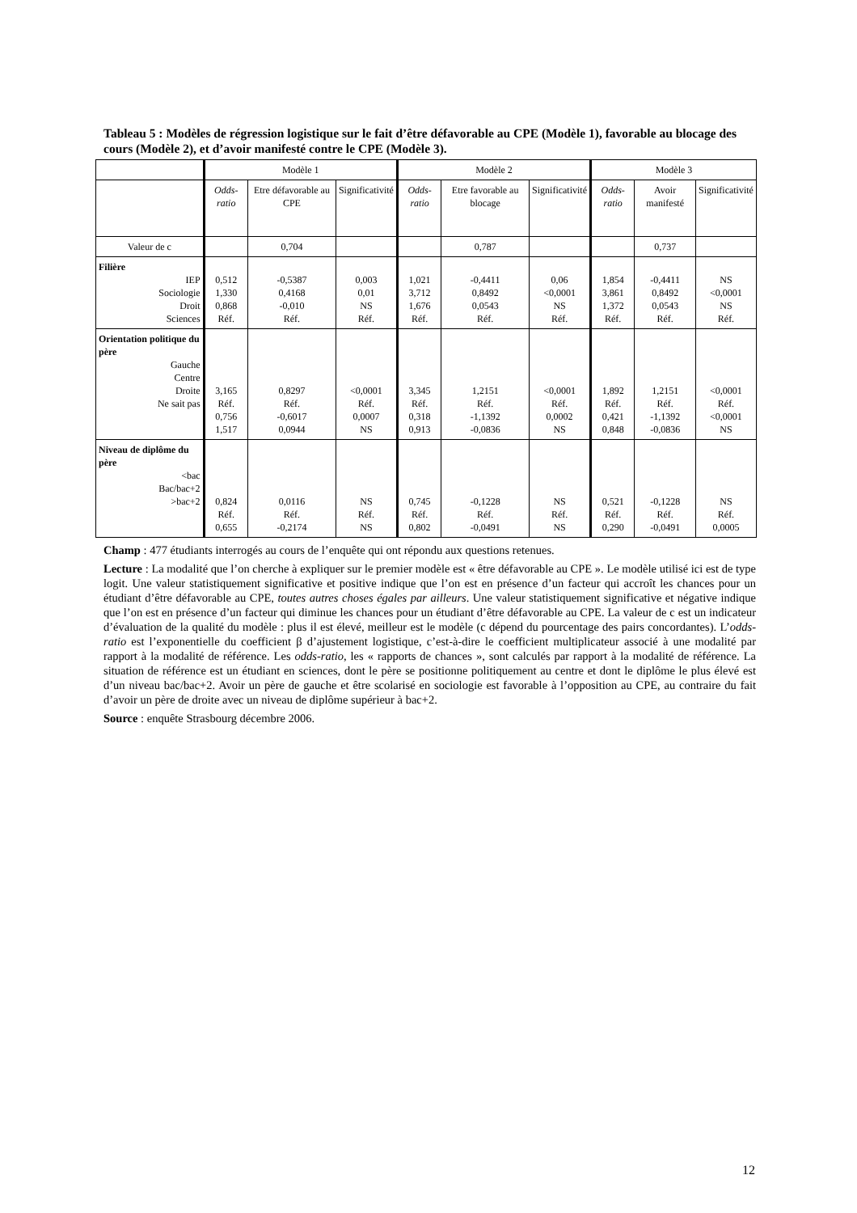Tableau 5 : Modèles de régression logistique sur le fait d’être défavorable au CPE (Modèle 1), favorable au blocage des cours (Modèle 2), et d’avoir manifesté contre le CPE (Modèle 3).
| | Modèle 1 | | | Modèle 2 | | | Modèle 3 | | |
| --- | --- | --- | --- | --- | --- | --- | --- | --- | --- |
| | Odds-ratio | Etre défavorable au CPE | Significativité | Odds-ratio | Etre favorable au blocage | Significativité | Odds-ratio | Avoir manifesté | Significativité |
| Valeur de c | | 0,704 | | | 0,787 | | | 0,737 | |
| Filière IEP Sociologie Droit Sciences | 0,512 1,330 0,868 Réf. | -0,5387 0,4168 -0,010 Réf. | 0,003 0,01 NS Réf. | 1,021 3,712 1,676 Réf. | -0,4411 0,8492 0,0543 Réf. | 0,06 <0,0001 NS Réf. | 1,854 3,861 1,372 Réf. | -0,4411 0,8492 0,0543 Réf. | NS <0,0001 NS Réf. |
| Orientation politique du père Gauche Centre Droite Ne sait pas | 3,165 Réf. 0,756 1,517 | 0,8297 Réf. -0,6017 0,0944 | <0,0001 Réf. 0,0007 NS | 3,345 Réf. 0,318 0,913 | 1,2151 Réf. -1,1392 -0,0836 | <0,0001 Réf. 0,0002 NS | 1,892 Réf. 0,421 0,848 | 1,2151 Réf. -1,1392 -0,0836 | <0,0001 Réf. <0,0001 NS |
| Niveau de diplôme du père <bac Bac/bac+2 >bac+2 | 0,824 Réf. 0,655 | 0,0116 Réf. -0,2174 | NS Réf. NS | 0,745 Réf. 0,802 | -0,1228 Réf. -0,0491 | NS Réf. NS | 0,521 Réf. 0,290 | -0,1228 Réf. -0,0491 | NS Réf. 0,0005 |
Champ : 477 étudiants interrogés au cours de l’enquête qui ont répondu aux questions retenues.
Lecture : La modalité que l’on cherche à expliquer sur le premier modèle est « être défavorable au CPE ». Le modèle utilisé ici est de type logit. Une valeur statistiquement significative et positive indique que l’on est en présence d’un facteur qui accroît les chances pour un étudiant d’être défavorable au CPE, toutes autres choses égales par ailleurs. Une valeur statistiquement significative et négative indique que l’on est en présence d’un facteur qui diminue les chances pour un étudiant d’être défavorable au CPE. La valeur de c est un indicateur d’évaluation de la qualité du modèle : plus il est élevé, meilleur est le modèle (c dépend du pourcentage des pairs concordantes). L’odds-ratio est l’exponentielle du coefficient β d’ajustement logistique, c’est-à-dire le coefficient multiplicateur associé à une modalité par rapport à la modalité de référence. Les odds-ratio, les « rapports de chances », sont calculés par rapport à la modalité de référence. La situation de référence est un étudiant en sciences, dont le père se positionne politiquement au centre et dont le diplôme le plus élevé est d’un niveau bac/bac+2. Avoir un père de gauche et être scolarisé en sociologie est favorable à l’opposition au CPE, au contraire du fait d’avoir un père de droite avec un niveau de diplôme supérieur à bac+2.
Source : enquête Strasbourg décembre 2006.
12